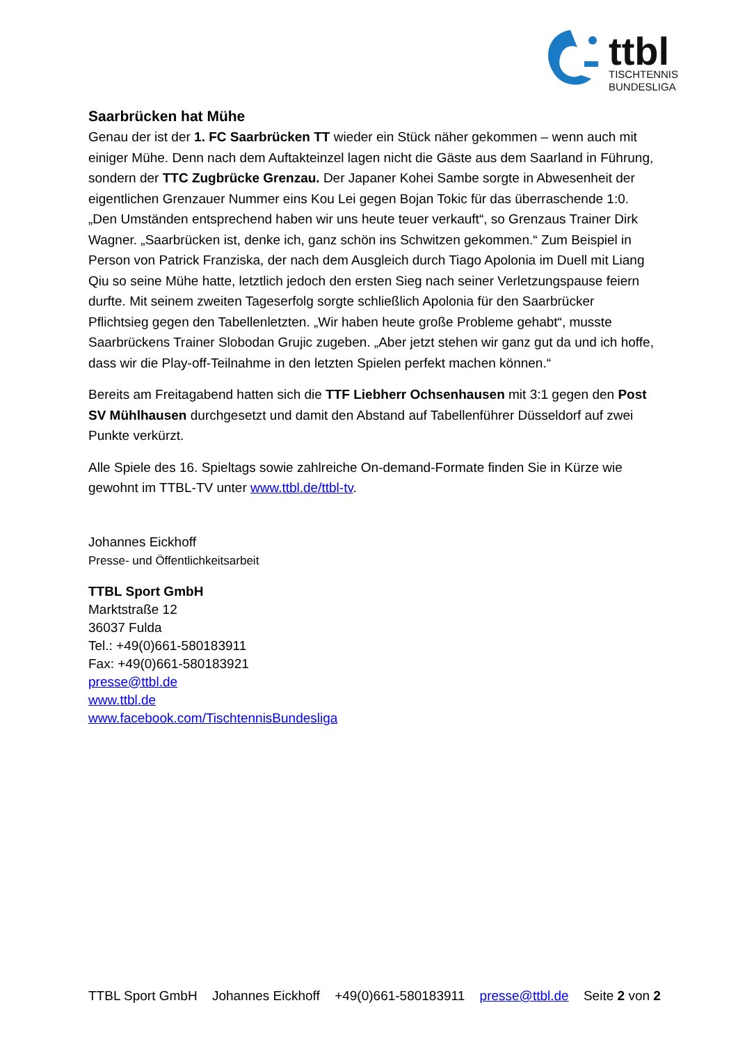ttbl
TISCHTENNIS
BUNDESLIGA
Saarbrücken hat Mühe
Genau der ist der 1. FC Saarbrücken TT wieder ein Stück näher gekommen – wenn auch mit einiger Mühe. Denn nach dem Auftakteinzel lagen nicht die Gäste aus dem Saarland in Führung, sondern der TTC Zugbrücke Grenzau. Der Japaner Kohei Sambe sorgte in Abwesenheit der eigentlichen Grenzauer Nummer eins Kou Lei gegen Bojan Tokic für das überraschende 1:0. „Den Umständen entsprechend haben wir uns heute teuer verkauft“, so Grenzaus Trainer Dirk Wagner. „Saarbrücken ist, denke ich, ganz schön ins Schwitzen gekommen.“ Zum Beispiel in Person von Patrick Franziska, der nach dem Ausgleich durch Tiago Apolonia im Duell mit Liang Qiu so seine Mühe hatte, letztlich jedoch den ersten Sieg nach seiner Verletzungspause feiern durfte. Mit seinem zweiten Tageserfolg sorgte schließlich Apolonia für den Saarbrücker Pflichtsieg gegen den Tabellenletzten. „Wir haben heute große Probleme gehabt“, musste Saarbrückens Trainer Slobodan Grujic zugeben. „Aber jetzt stehen wir ganz gut da und ich hoffe, dass wir die Play-off-Teilnahme in den letzten Spielen perfekt machen können.“
Bereits am Freitagabend hatten sich die TTF Liebherr Ochsenhausen mit 3:1 gegen den Post SV Mühlhausen durchgesetzt und damit den Abstand auf Tabellenführer Düsseldorf auf zwei Punkte verkürzt.
Alle Spiele des 16. Spieltags sowie zahlreiche On-demand-Formate finden Sie in Kürze wie gewohnt im TTBL-TV unter www.ttbl.de/ttbl-tv.
Johannes Eickhoff
Presse- und Öffentlichkeitsarbeit
TTBL Sport GmbH
Marktstraße 12
36037 Fulda
Tel.: +49(0)661-580183911
Fax: +49(0)661-580183921
presse@ttbl.de
www.ttbl.de
www.facebook.com/TischtennisBundesliga
TTBL Sport GmbH Johannes Eickhoff +49(0)661-580183911 presse@ttbl.de Seite 2 von 2